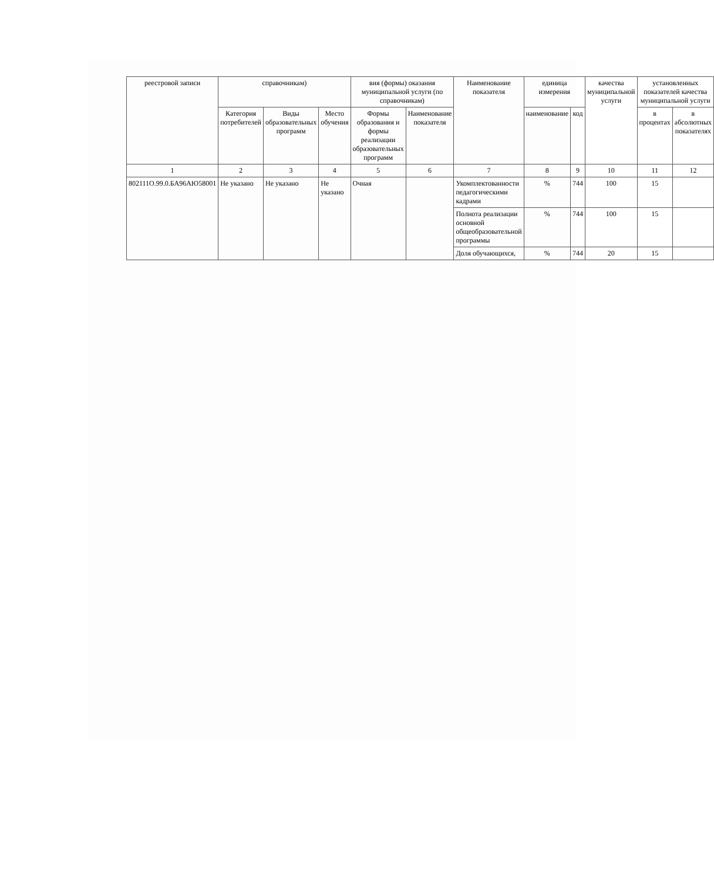| реестровой записи | справочникам) | | | вия (формы) оказания муниципальной услуги (по справочникам) | | Наименование показателя | единица измерения | | качества муниципальной услуги | установленных показателей качества муниципальной услуги | |
| --- | --- | --- | --- | --- | --- | --- | --- | --- | --- | --- | --- |
| | Категория потребителей | Виды образовательных программ | Место обучения | Формы образования и формы реализации образовательных программ | Наименование показателя | | наименование | код | | в процентах | в абсолютных показателях |
| 1 | 2 | 3 | 4 | 5 | 6 | 7 | 8 | 9 | 10 | 11 | 12 |
| 802111О.99.0.БА96АЮ58001 | Не указано | Не указано | Не указано | Очная | | Укомплектованности педагогическими кадрами | % | 744 | 100 | 15 | |
| | | | | | | Полнота реализации основной общеобразовательной программы | % | 744 | 100 | 15 | |
| | | | | | | Доля обучающихся, | % | 744 | 20 | 15 | |